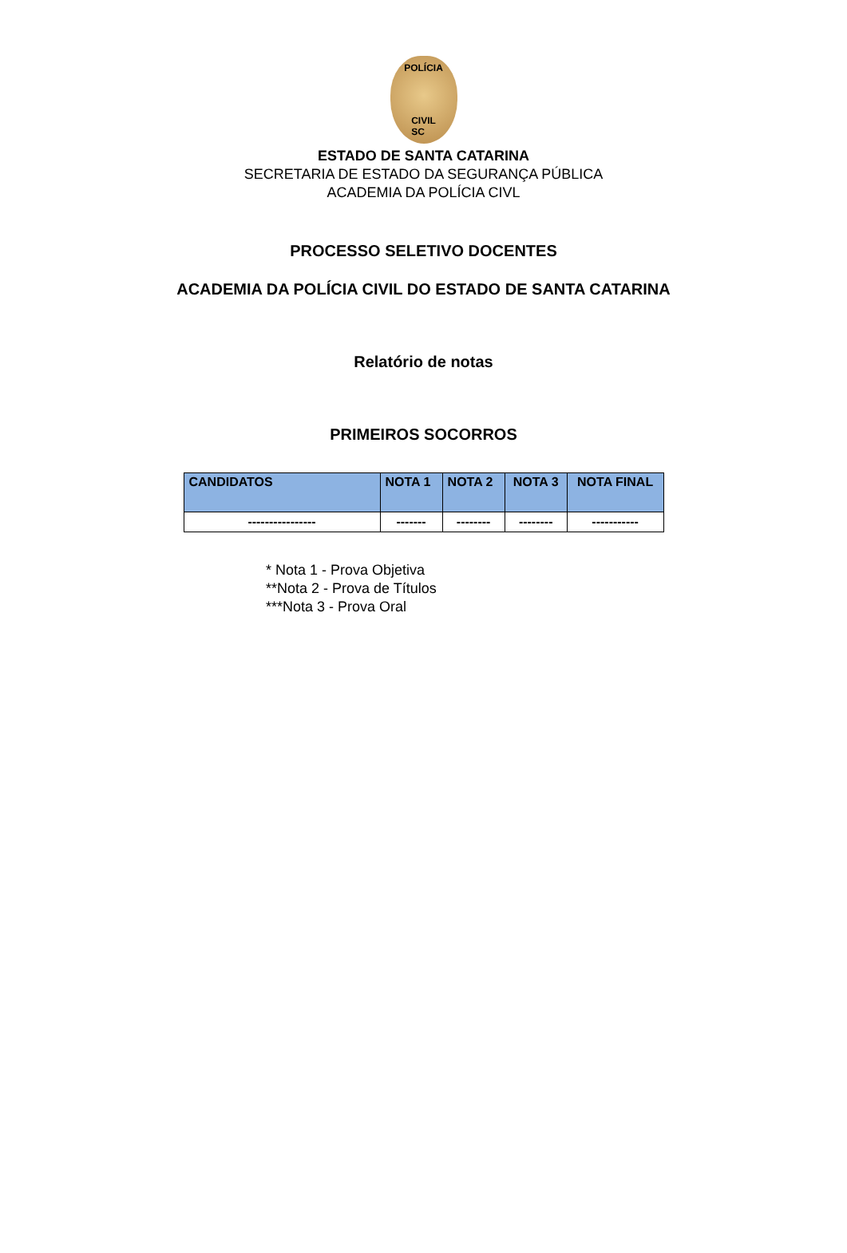POLÍCIA
CIVIL
SC
ESTADO DE SANTA CATARINA
SECRETARIA DE ESTADO DA SEGURANÇA PÚBLICA
ACADEMIA DA POLÍCIA CIVL
PROCESSO SELETIVO DOCENTES
ACADEMIA DA POLÍCIA CIVIL DO ESTADO DE SANTA CATARINA
Relatório de notas
PRIMEIROS SOCORROS
| CANDIDATOS | NOTA 1 | NOTA 2 | NOTA 3 | NOTA FINAL |
| --- | --- | --- | --- | --- |
| ---------------- | ------- | -------- | -------- | ----------- |
* Nota 1 - Prova Objetiva
**Nota 2 - Prova de Títulos
***Nota 3 - Prova Oral